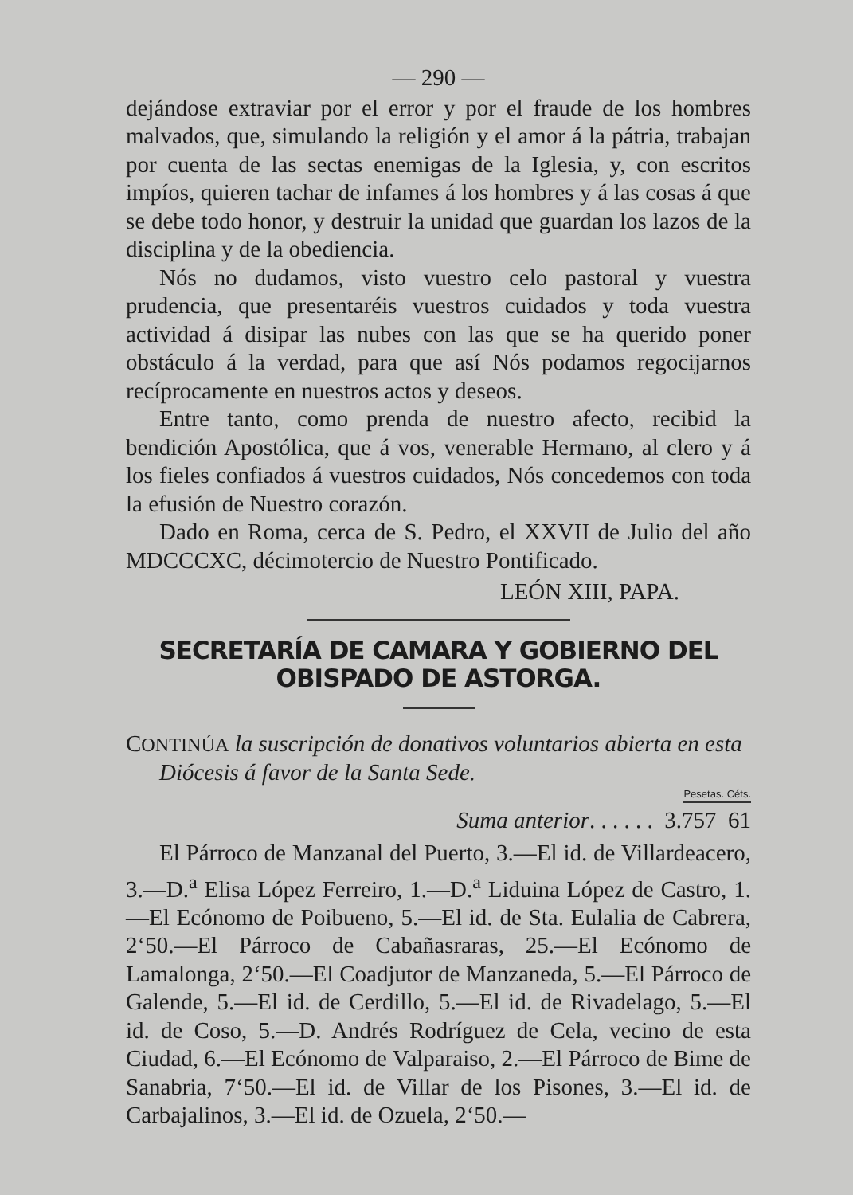— 290 —
dejándose extraviar por el error y por el fraude de los hombres malvados, que, simulando la religión y el amor á la pátria, trabajan por cuenta de las sectas enemigas de la Iglesia, y, con escritos impíos, quieren tachar de infames á los hombres y á las cosas á que se debe todo honor, y destruir la unidad que guardan los lazos de la disciplina y de la obediencia.
Nós no dudamos, visto vuestro celo pastoral y vuestra prudencia, que presentaréis vuestros cuidados y toda vuestra actividad á disipar las nubes con las que se ha querido poner obstáculo á la verdad, para que así Nós podamos regocijarnos recíprocamente en nuestros actos y deseos.
Entre tanto, como prenda de nuestro afecto, recibid la bendición Apostólica, que á vos, venerable Hermano, al clero y á los fieles confiados á vuestros cuidados, Nós concedemos con toda la efusión de Nuestro corazón.
Dado en Roma, cerca de S. Pedro, el XXVII de Julio del año MDCCCXC, décimotercio de Nuestro Pontificado.
LEÓN XIII, PAPA.
SECRETARÍA DE CAMARA Y GOBIERNO DEL OBISPADO DE ASTORGA.
CONTINÚA la suscripción de donativos voluntarios abierta en esta
Diócesis á favor de la Santa Sede.
Pesetas. Céts.
Suma anterior. . . . . . 3.757 61
El Párroco de Manzanal del Puerto, 3.—El id. de Villardeacero, 3.—D.<sup>a</sup> Elisa López Ferreiro, 1.—D.<sup>a</sup> Liduina López de Castro, 1.—El Ecónomo de Poibueno, 5.—El id. de Sta. Eulalia de Cabrera, 2‘50.—El Párroco de Cabañasraras, 25.—El Ecónomo de Lamalonga, 2‘50.—El Coadjutor de Manzaneda, 5.—El Párroco de Galende, 5.—El id. de Cerdillo, 5.—El id. de Rivadelago, 5.—El id. de Coso, 5.—D. Andrés Rodríguez de Cela, vecino de esta Ciudad, 6.—El Ecónomo de Valparaiso, 2.—El Párroco de Bime de Sanabria, 7‘50.—El id. de Villar de los Pisones, 3.—El id. de Carbajalinos, 3.—El id. de Ozuela, 2‘50.—